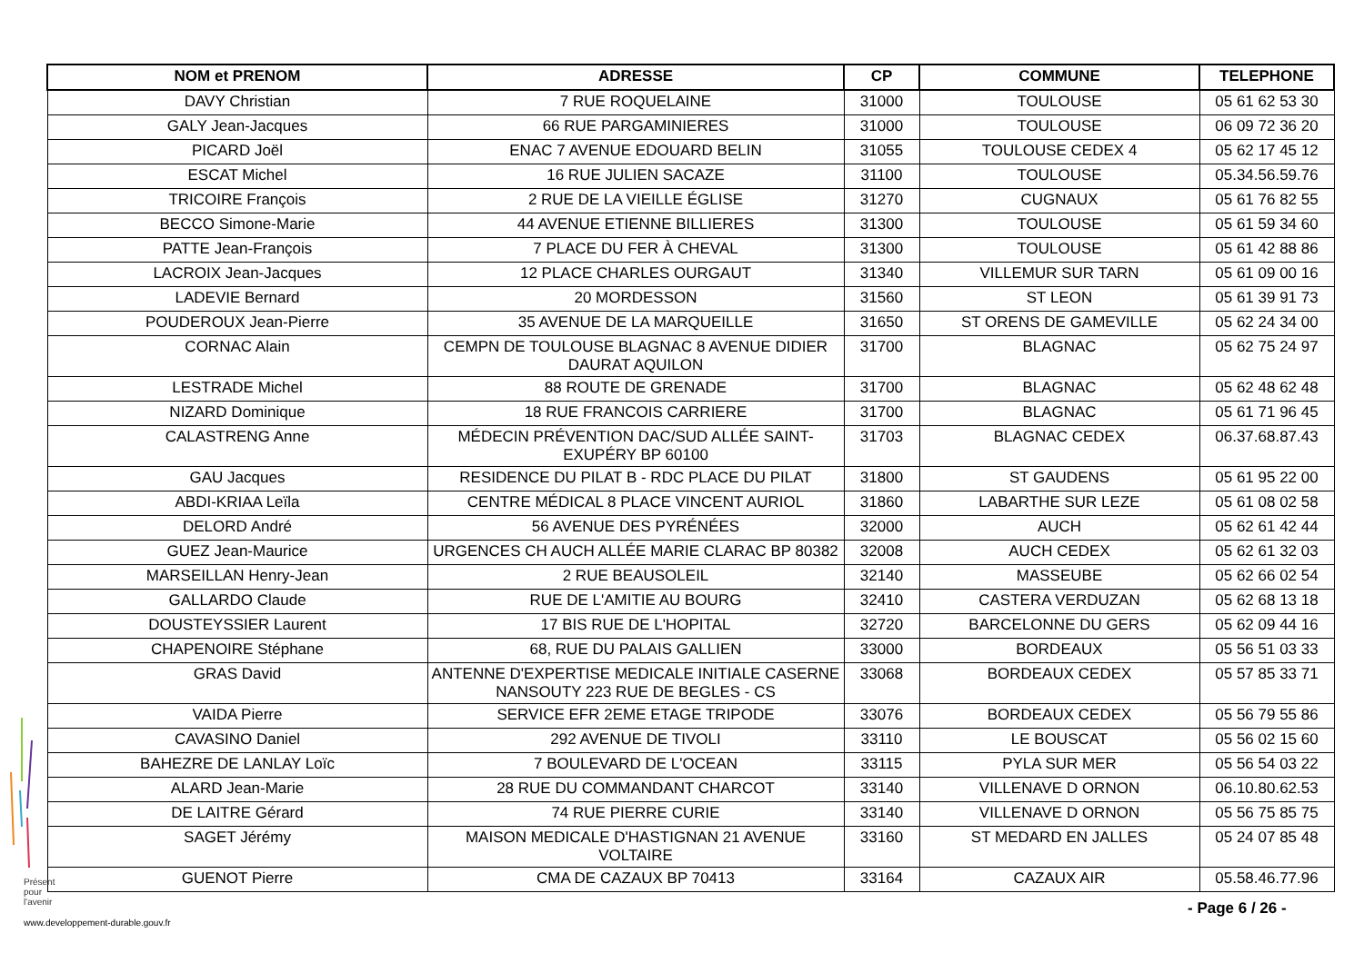| NOM et PRENOM | ADRESSE | CP | COMMUNE | TELEPHONE |
| --- | --- | --- | --- | --- |
| DAVY Christian | 7 RUE ROQUELAINE | 31000 | TOULOUSE | 05 61 62 53 30 |
| GALY Jean-Jacques | 66 RUE PARGAMINIERES | 31000 | TOULOUSE | 06 09 72 36 20 |
| PICARD Joël | ENAC 7 AVENUE EDOUARD BELIN | 31055 | TOULOUSE CEDEX 4 | 05 62 17 45 12 |
| ESCAT Michel | 16 RUE JULIEN SACAZE | 31100 | TOULOUSE | 05.34.56.59.76 |
| TRICOIRE François | 2 RUE DE LA VIEILLE ÉGLISE | 31270 | CUGNAUX | 05 61 76 82 55 |
| BECCO Simone-Marie | 44 AVENUE ETIENNE BILLIERES | 31300 | TOULOUSE | 05 61 59 34 60 |
| PATTE Jean-François | 7 PLACE DU FER À CHEVAL | 31300 | TOULOUSE | 05 61 42 88 86 |
| LACROIX Jean-Jacques | 12 PLACE CHARLES OURGAUT | 31340 | VILLEMUR SUR TARN | 05 61 09 00 16 |
| LADEVIE Bernard | 20 MORDESSON | 31560 | ST LEON | 05 61 39 91 73 |
| POUDEROUX Jean-Pierre | 35 AVENUE DE LA MARQUEILLE | 31650 | ST ORENS DE GAMEVILLE | 05 62 24 34 00 |
| CORNAC Alain | CEMPN DE TOULOUSE BLAGNAC 8 AVENUE DIDIER DAURAT AQUILON | 31700 | BLAGNAC | 05 62 75 24 97 |
| LESTRADE Michel | 88 ROUTE DE GRENADE | 31700 | BLAGNAC | 05 62 48 62 48 |
| NIZARD Dominique | 18 RUE FRANCOIS CARRIERE | 31700 | BLAGNAC | 05 61 71 96 45 |
| CALASTRENG Anne | MÉDECIN PRÉVENTION DAC/SUD ALLÉE SAINT-EXUPÉRY BP 60100 | 31703 | BLAGNAC CEDEX | 06.37.68.87.43 |
| GAU Jacques | RESIDENCE DU PILAT B - RDC PLACE DU PILAT | 31800 | ST GAUDENS | 05 61 95 22 00 |
| ABDI-KRIAA Leïla | CENTRE MÉDICAL 8 PLACE VINCENT AURIOL | 31860 | LABARTHE SUR LEZE | 05 61 08 02 58 |
| DELORD André | 56 AVENUE DES PYRÉNÉES | 32000 | AUCH | 05 62 61 42 44 |
| GUEZ Jean-Maurice | URGENCES CH AUCH ALLÉE MARIE CLARAC BP 80382 | 32008 | AUCH CEDEX | 05 62 61 32 03 |
| MARSEILLAN Henry-Jean | 2 RUE BEAUSOLEIL | 32140 | MASSEUBE | 05 62 66 02 54 |
| GALLARDO Claude | RUE DE L'AMITIE AU BOURG | 32410 | CASTERA VERDUZAN | 05 62 68 13 18 |
| DOUSTEYSSIER Laurent | 17 BIS RUE DE L'HOPITAL | 32720 | BARCELONNE DU GERS | 05 62 09 44 16 |
| CHAPENOIRE Stéphane | 68, RUE DU PALAIS GALLIEN | 33000 | BORDEAUX | 05 56 51 03 33 |
| GRAS David | ANTENNE D'EXPERTISE MEDICALE INITIALE CASERNE NANSOUTY 223 RUE DE BEGLES - CS | 33068 | BORDEAUX CEDEX | 05 57 85 33 71 |
| VAIDA Pierre | SERVICE EFR 2EME ETAGE TRIPODE | 33076 | BORDEAUX CEDEX | 05 56 79 55 86 |
| CAVASINO Daniel | 292 AVENUE DE TIVOLI | 33110 | LE BOUSCAT | 05 56 02 15 60 |
| BAHEZRE DE LANLAY Loïc | 7 BOULEVARD DE L'OCEAN | 33115 | PYLA SUR MER | 05 56 54 03 22 |
| ALARD Jean-Marie | 28 RUE DU COMMANDANT CHARCOT | 33140 | VILLENAVE D ORNON | 06.10.80.62.53 |
| DE LAITRE Gérard | 74 RUE PIERRE CURIE | 33140 | VILLENAVE D ORNON | 05 56 75 85 75 |
| SAGET Jérémy | MAISON MEDICALE D'HASTIGNAN 21 AVENUE VOLTAIRE | 33160 | ST MEDARD EN JALLES | 05 24 07 85 48 |
| GUENOT Pierre | CMA DE CAZAUX BP 70413 | 33164 | CAZAUX AIR | 05.58.46.77.96 |
Présent
pour
l'avenir
- Page 6 / 26 -
www.developpement-durable.gouv.fr